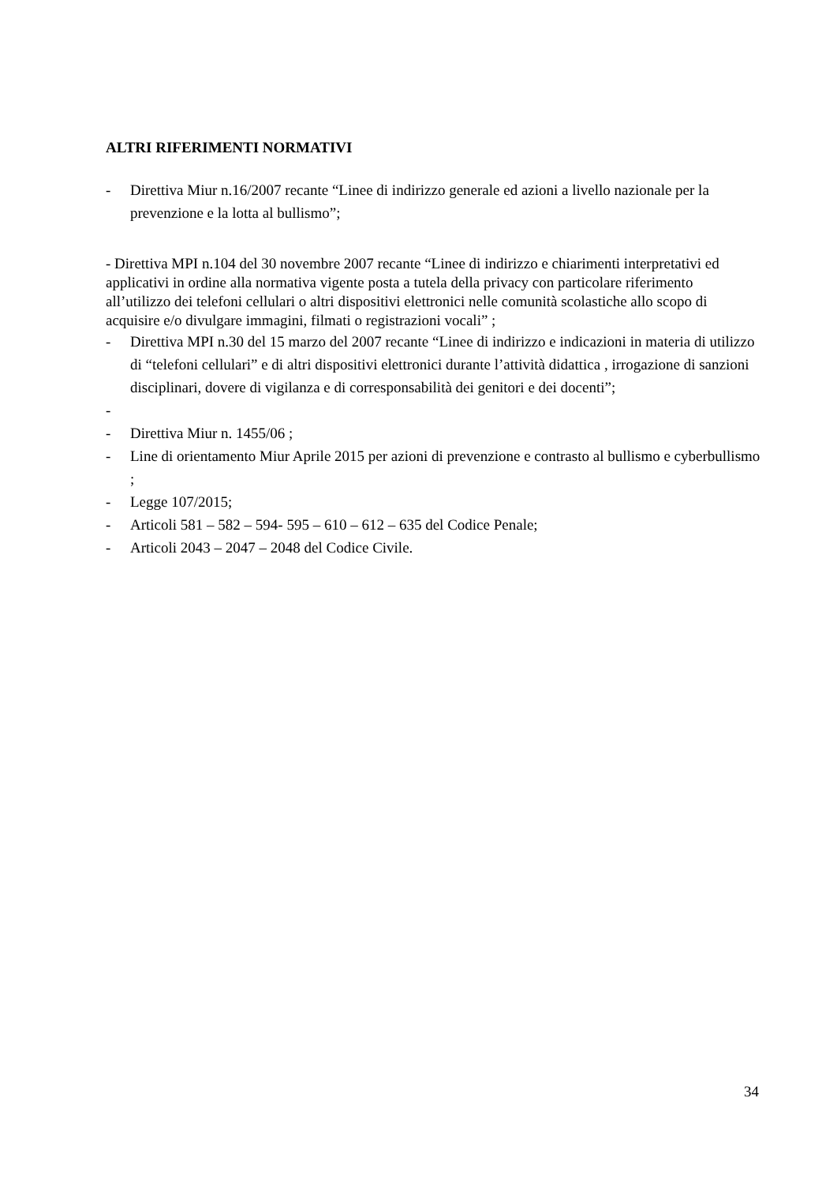ALTRI RIFERIMENTI NORMATIVI
- Direttiva Miur n.16/2007 recante “Linee di indirizzo generale ed azioni a livello nazionale per la prevenzione e la lotta al bullismo”;
- Direttiva MPI n.104 del 30 novembre 2007 recante “Linee di indirizzo e chiarimenti interpretativi ed applicativi in ordine alla normativa vigente posta a tutela della privacy con particolare riferimento all’utilizzo dei telefoni cellulari o altri dispositivi elettronici nelle comunità scolastiche allo scopo di acquisire e/o divulgare immagini, filmati o registrazioni vocali” ;
- Direttiva MPI n.30 del 15 marzo del 2007 recante “Linee di indirizzo e indicazioni in materia di utilizzo di “telefoni cellulari” e di altri dispositivi elettronici durante l’attività didattica , irrogazione di sanzioni disciplinari, dovere di vigilanza e di corresponsabilità dei genitori e dei docenti”;
-
- Direttiva Miur n. 1455/06 ;
- Line di orientamento Miur Aprile 2015 per azioni di prevenzione e contrasto al bullismo e cyberbullismo ;
- Legge 107/2015;
- Articoli 581 – 582 – 594- 595 – 610 – 612 – 635 del Codice Penale;
- Articoli 2043 – 2047 – 2048 del Codice Civile.
34